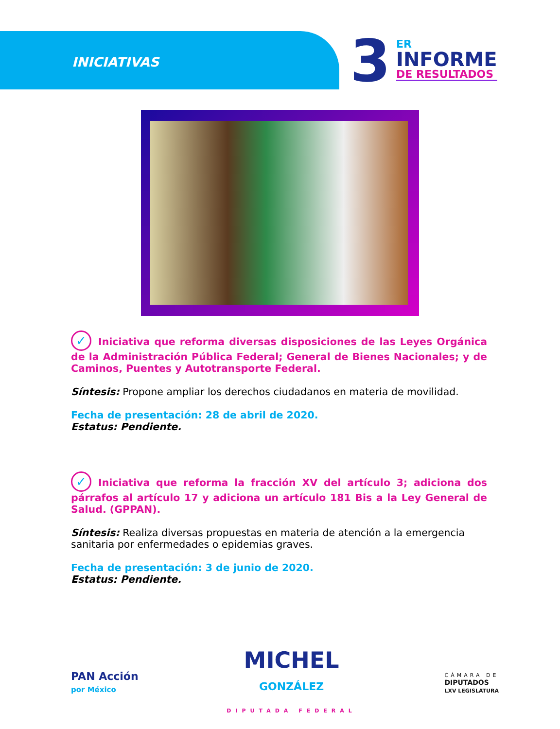INICIATIVAS 3
ER
INFORME
DE RESULTADOS
✓ Iniciativa que reforma diversas disposiciones de las Leyes Orgánica de la Administración Pública Federal; General de Bienes Nacionales; y de Caminos, Puentes y Autotransporte Federal.
Síntesis: Propone ampliar los derechos ciudadanos en materia de movilidad.
Fecha de presentación: 28 de abril de 2020.
Estatus: Pendiente.
✓ Iniciativa que reforma la fracción XV del artículo 3; adiciona dos párrafos al artículo 17 y adiciona un artículo 181 Bis a la Ley General de Salud. (GPPAN).
Síntesis: Realiza diversas propuestas en materia de atención a la emergencia sanitaria por enfermedades o epidemias graves.
Fecha de presentación: 3 de junio de 2020.
Estatus: Pendiente.
PAN Acción
por México
MICHEL
GONZÁLEZ
DIPUTADA FEDERAL
CÁMARA DE
DIPUTADOS
LXV LEGISLATURA